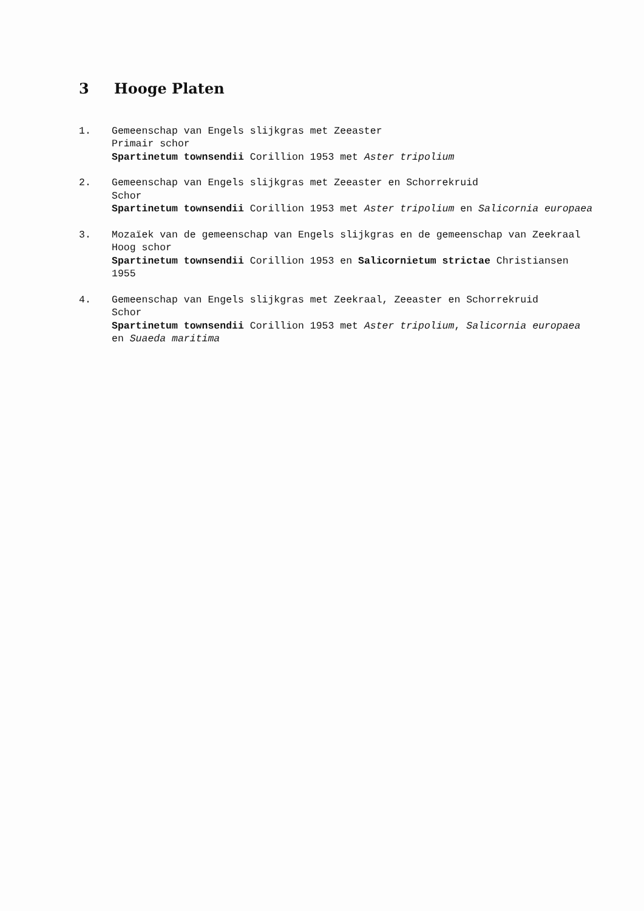3 Hooge Platen
1. Gemeenschap van Engels slijkgras met Zeeaster
Primair schor
Spartinetum townsendii Corillion 1953 met Aster tripolium
2. Gemeenschap van Engels slijkgras met Zeeaster en Schorrekruid
Schor
Spartinetum townsendii Corillion 1953 met Aster tripolium en Salicornia europaea
3. Mozaïek van de gemeenschap van Engels slijkgras en de gemeenschap van Zeekraal
Hoog schor
Spartinetum townsendii Corillion 1953 en Salicornietum strictae Christiansen 1955
4. Gemeenschap van Engels slijkgras met Zeekraal, Zeeaster en Schorrekruid
Schor
Spartinetum townsendii Corillion 1953 met Aster tripolium, Salicornia europaea en Suaeda maritima